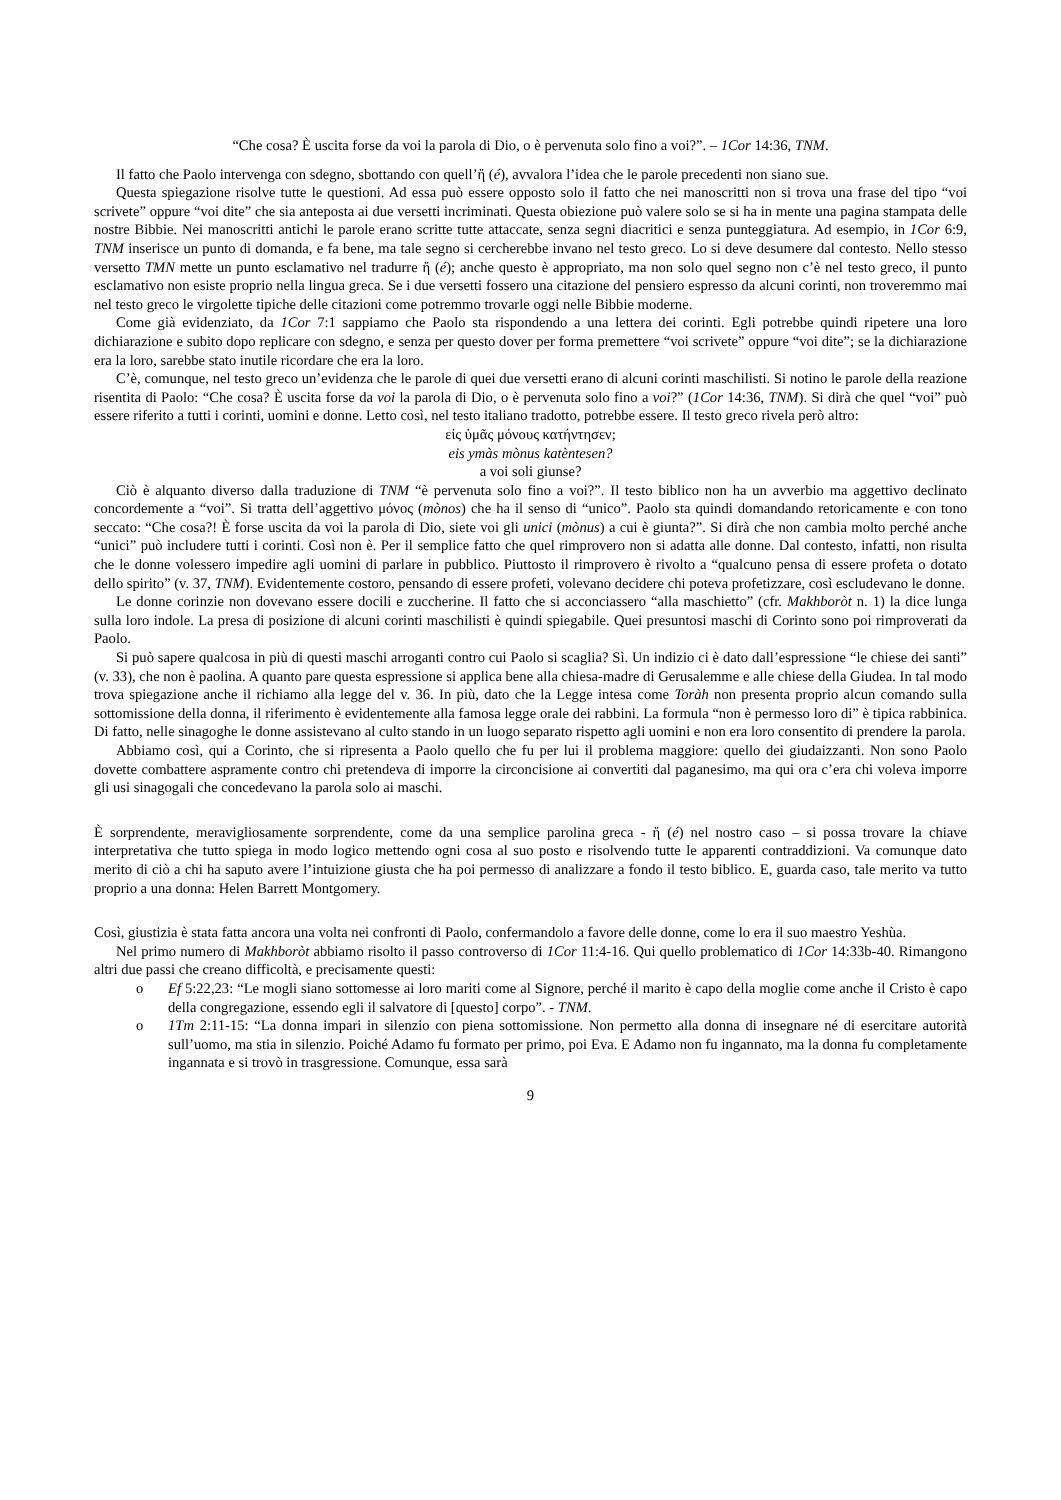“Che cosa? È uscita forse da voi la parola di Dio, o è pervenuta solo fino a voi?”. – 1Cor 14:36, TNM.
Il fatto che Paolo intervenga con sdegno, sbottando con quell’ἤ (é), avvalora l’idea che le parole precedenti non siano sue.
Questa spiegazione risolve tutte le questioni. Ad essa può essere opposto solo il fatto che nei manoscritti non si trova una frase del tipo “voi scrivete” oppure “voi dite” che sia anteposta ai due versetti incriminati. Questa obiezione può valere solo se si ha in mente una pagina stampata delle nostre Bibbie. Nei manoscritti antichi le parole erano scritte tutte attaccate, senza segni diacritici e senza punteggiatura. Ad esempio, in 1Cor 6:9, TNM inserisce un punto di domanda, e fa bene, ma tale segno si cercherebbe invano nel testo greco. Lo si deve desumere dal contesto. Nello stesso versetto TMN mette un punto esclamativo nel tradurre ἤ (é); anche questo è appropriato, ma non solo quel segno non c’è nel testo greco, il punto esclamativo non esiste proprio nella lingua greca. Se i due versetti fossero una citazione del pensiero espresso da alcuni corinti, non troveremmo mai nel testo greco le virgolette tipiche delle citazioni come potremmo trovarle oggi nelle Bibbie moderne.
Come già evidenziato, da 1Cor 7:1 sappiamo che Paolo sta rispondendo a una lettera dei corinti. Egli potrebbe quindi ripetere una loro dichiarazione e subito dopo replicare con sdegno, e senza per questo dover per forma premettere “voi scrivete” oppure “voi dite”; se la dichiarazione era la loro, sarebbe stato inutile ricordare che era la loro.
C’è, comunque, nel testo greco un’evidenza che le parole di quei due versetti erano di alcuni corinti maschilisti. Si notino le parole della reazione risentita di Paolo: “Che cosa? È uscita forse da voi la parola di Dio, o è pervenuta solo fino a voi?” (1Cor 14:36, TNM). Si dirà che quel “voi” può essere riferito a tutti i corinti, uomini e donne. Letto così, nel testo italiano tradotto, potrebbe essere. Il testo greco rivela però altro:
εἰς ὑμᾶς μόνους κατήντησεν;
eis ymàs mònus katèntesen?
a voi soli giunse?
Ciò è alquanto diverso dalla traduzione di TNM “è pervenuta solo fino a voi?”. Il testo biblico non ha un avverbio ma aggettivo declinato concordemente a “voi”. Si tratta dell’aggettivo μόνος (mònos) che ha il senso di “unico”. Paolo sta quindi domandando retoricamente e con tono seccato: “Che cosa?! È forse uscita da voi la parola di Dio, siete voi gli unici (mònus) a cui è giunta?”. Si dirà che non cambia molto perché anche “unici” può includere tutti i corinti. Così non è. Per il semplice fatto che quel rimprovero non si adatta alle donne. Dal contesto, infatti, non risulta che le donne volessero impedire agli uomini di parlare in pubblico. Piuttosto il rimprovero è rivolto a “qualcuno pensa di essere profeta o dotato dello spirito” (v. 37, TNM). Evidentemente costoro, pensando di essere profeti, volevano decidere chi poteva profetizzare, così escludevano le donne.
Le donne corinzie non dovevano essere docili e zuccherine. Il fatto che si acconciassero “alla maschietto” (cfr. Makhboròt n. 1) la dice lunga sulla loro indole. La presa di posizione di alcuni corinti maschilisti è quindi spiegabile. Quei presuntosi maschi di Corinto sono poi rimproverati da Paolo.
Si può sapere qualcosa in più di questi maschi arroganti contro cui Paolo si scaglia? Sì. Un indizio ci è dato dall’espressione “le chiese dei santi” (v. 33), che non è paolina. A quanto pare questa espressione si applica bene alla chiesa-madre di Gerusalemme e alle chiese della Giudea. In tal modo trova spiegazione anche il richiamo alla legge del v. 36. In più, dato che la Legge intesa come Toràh non presenta proprio alcun comando sulla sottomissione della donna, il riferimento è evidentemente alla famosa legge orale dei rabbini. La formula “non è permesso loro di” è tipica rabbinica. Di fatto, nelle sinagoghe le donne assistevano al culto stando in un luogo separato rispetto agli uomini e non era loro consentito di prendere la parola.
Abbiamo così, qui a Corinto, che si ripresenta a Paolo quello che fu per lui il problema maggiore: quello dei giudaizzanti. Non sono Paolo dovette combattere aspramente contro chi pretendeva di imporre la circoncisione ai convertiti dal paganesimo, ma qui ora c’era chi voleva imporre gli usi sinagogali che concedevano la parola solo ai maschi.
È sorprendente, meravigliosamente sorprendente, come da una semplice parolina greca - ἤ (é) nel nostro caso – si possa trovare la chiave interpretativa che tutto spiega in modo logico mettendo ogni cosa al suo posto e risolvendo tutte le apparenti contraddizioni. Va comunque dato merito di ciò a chi ha saputo avere l’intuizione giusta che ha poi permesso di analizzare a fondo il testo biblico. E, guarda caso, tale merito va tutto proprio a una donna: Helen Barrett Montgomery.
Così, giustizia è stata fatta ancora una volta nei confronti di Paolo, confermandolo a favore delle donne, come lo era il suo maestro Yeshùa.
Nel primo numero di Makhboròt abbiamo risolto il passo controverso di 1Cor 11:4-16. Qui quello problematico di 1Cor 14:33b-40. Rimangono altri due passi che creano difficoltà, e precisamente questi:
o Ef 5:22,23: “Le mogli siano sottomesse ai loro mariti come al Signore, perché il marito è capo della moglie come anche il Cristo è capo della congregazione, essendo egli il salvatore di [questo] corpo”. - TNM.
o 1Tm 2:11-15: “La donna impari in silenzio con piena sottomissione. Non permetto alla donna di insegnare né di esercitare autorità sull’uomo, ma stia in silenzio. Poiché Adamo fu formato per primo, poi Eva. E Adamo non fu ingannato, ma la donna fu completamente ingannata e si trovò in trasgressione. Comunque, essa sarà
9